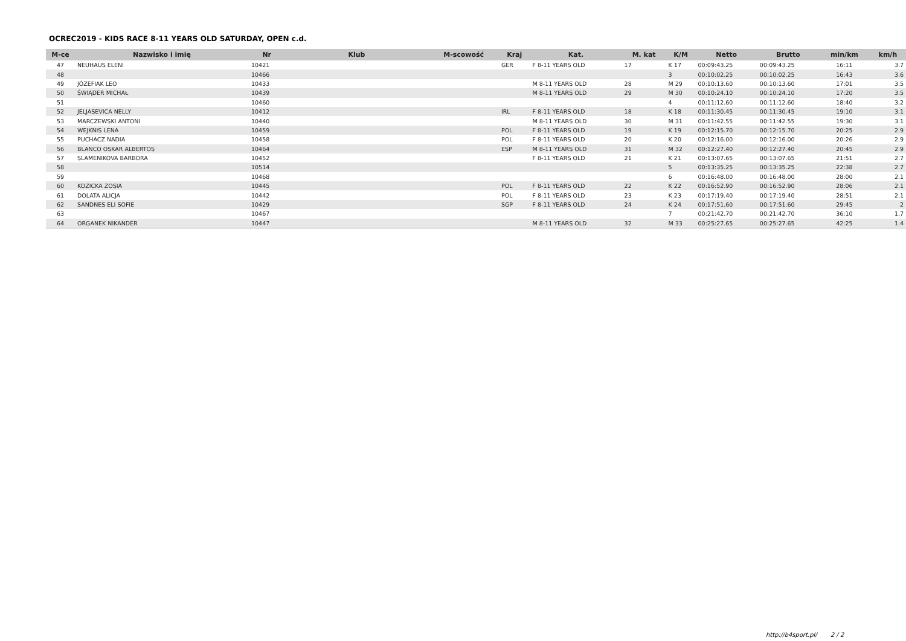OCREC2019 - KIDS RACE 8-11 YEARS OLD SATURDAY, OPEN c.d.
| M-ce | Nazwisko i imię | Nr | Klub | M-scowość | Kraj | Kat. | M. kat | K/M | Netto | Brutto | min/km | km/h |
| --- | --- | --- | --- | --- | --- | --- | --- | --- | --- | --- | --- | --- |
| 47 | NEUHAUS ELENI | 10421 | | | GER | F 8-11 YEARS OLD | 17 | K 17 | 00:09:43.25 | 00:09:43.25 | 16:11 | 3.7 |
| 48 | | 10466 | | | | | | 3 | 00:10:02.25 | 00:10:02.25 | 16:43 | 3.6 |
| 49 | JÓZEFIAK LEO | 10433 | | | | M 8-11 YEARS OLD | 28 | M 29 | 00:10:13.60 | 00:10:13.60 | 17:01 | 3.5 |
| 50 | ŚWIĄDER MICHAŁ | 10439 | | | | M 8-11 YEARS OLD | 29 | M 30 | 00:10:24.10 | 00:10:24.10 | 17:20 | 3.5 |
| 51 | | 10460 | | | | | | 4 | 00:11:12.60 | 00:11:12.60 | 18:40 | 3.2 |
| 52 | JELJASEVICA NELLY | 10412 | | | IRL | F 8-11 YEARS OLD | 18 | K 18 | 00:11:30.45 | 00:11:30.45 | 19:10 | 3.1 |
| 53 | MARCZEWSKI ANTONI | 10440 | | | | M 8-11 YEARS OLD | 30 | M 31 | 00:11:42.55 | 00:11:42.55 | 19:30 | 3.1 |
| 54 | WEJKNIS LENA | 10459 | | | POL | F 8-11 YEARS OLD | 19 | K 19 | 00:12:15.70 | 00:12:15.70 | 20:25 | 2.9 |
| 55 | PUCHACZ NADIA | 10458 | | | POL | F 8-11 YEARS OLD | 20 | K 20 | 00:12:16.00 | 00:12:16.00 | 20:26 | 2.9 |
| 56 | BLANCO OSKAR ALBERTOS | 10464 | | | ESP | M 8-11 YEARS OLD | 31 | M 32 | 00:12:27.40 | 00:12:27.40 | 20:45 | 2.9 |
| 57 | SLAMENIKOVA BARBORA | 10452 | | | | F 8-11 YEARS OLD | 21 | K 21 | 00:13:07.65 | 00:13:07.65 | 21:51 | 2.7 |
| 58 | | 10514 | | | | | | 5 | 00:13:35.25 | 00:13:35.25 | 22:38 | 2.7 |
| 59 | | 10468 | | | | | | 6 | 00:16:48.00 | 00:16:48.00 | 28:00 | 2.1 |
| 60 | KOZICKA ZOSIA | 10445 | | | POL | F 8-11 YEARS OLD | 22 | K 22 | 00:16:52.90 | 00:16:52.90 | 28:06 | 2.1 |
| 61 | DOLATA ALICJA | 10442 | | | POL | F 8-11 YEARS OLD | 23 | K 23 | 00:17:19.40 | 00:17:19.40 | 28:51 | 2.1 |
| 62 | SANDNES ELI SOFIE | 10429 | | | SGP | F 8-11 YEARS OLD | 24 | K 24 | 00:17:51.60 | 00:17:51.60 | 29:45 | 2 |
| 63 | | 10467 | | | | | | 7 | 00:21:42.70 | 00:21:42.70 | 36:10 | 1.7 |
| 64 | ORGANEK NIKANDER | 10447 | | | | M 8-11 YEARS OLD | 32 | M 33 | 00:25:27.65 | 00:25:27.65 | 42:25 | 1.4 |
http://b4sport.pl/ 2 / 2